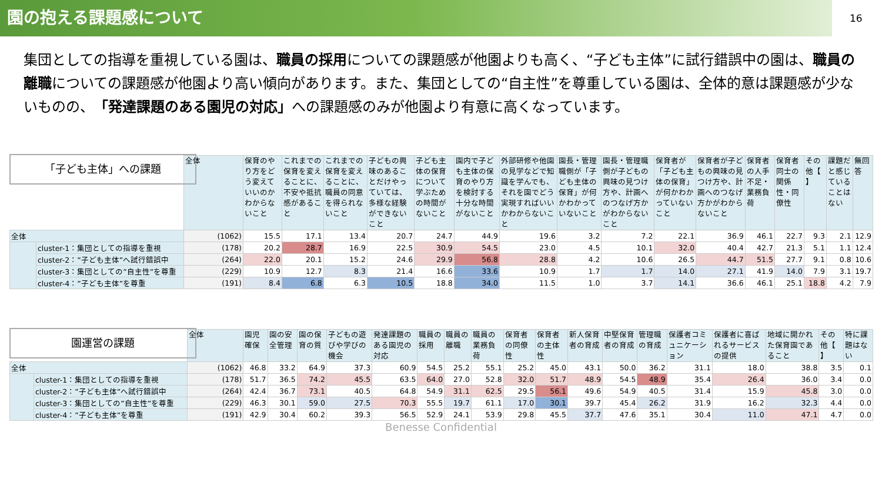園の抱える課題感について
16
集団としての指導を重視している園は、職員の採用についての課題感が他園よりも高く、“子ども主体”に試行錯誤中の園は、職員の離職についての課題感が他園より高い傾向があります。また、集団としての“自主性”を尊重している園は、全体的意は課題感が少ないものの、「発達課題のある園児の対応」への課題感のみが他園より有意に高くなっています。
「子ども主体」への課題
| | | 全体 | 保育のやり方をどう変えていいのかわからないこと | これまでの保育を変えることに、不安や抵抗感があること | これまでの保育を変えることに、職員の同意を得られないこと | 子どもの興味のあることだけやっていては、多様な経験ができないこと | 子ども主体の保育について学ぶための時間がないこと | 園内で子ども主体の保育のやり方を検討する十分な時間がないこと | 外部研修や他園の見学などで知識を学んでも、それを園でどう実現すればいいかわからないこと | 園長・管理職側が「子ども主体の保育」が何かわかっていないこと | 園長・管理職側が子どもの興味の見つけ方や、計画へのつなげ方かがわからないこと | 保育者が「子ども主体の保育」が何かわかっていないこと | 保育者が子どもの興味の見つけ方や、計画へのつなげ方かがわからないこと | 保育者の人手不足・業務負荷 | 保育者同士の関係性・同僚性 | その他【 】 | 課題だと感じていることはない | 無回答 |
| --- | --- | --- | --- | --- | --- | --- | --- | --- | --- | --- | --- | --- | --- | --- | --- | --- | --- | --- |
| 全体 | | (1062) | 15.5 | 17.1 | 13.4 | 20.7 | 24.7 | 44.9 | 19.6 | 3.2 | 7.2 | 22.1 | 36.9 | 46.1 | 22.7 | 9.3 | 2.1 | 12.9 |
| | cluster-1：集団としての指導を重視 | (178) | 20.2 | 28.7 | 16.9 | 22.5 | 30.9 | 54.5 | 23.0 | 4.5 | 10.1 | 32.0 | 40.4 | 42.7 | 21.3 | 5.1 | 1.1 | 12.4 |
| | cluster-2：”子ども主体”へ試行錯誤中 | (264) | 22.0 | 20.1 | 15.2 | 24.6 | 29.9 | 56.8 | 28.8 | 4.2 | 10.6 | 26.5 | 44.7 | 51.5 | 27.7 | 9.1 | 0.8 | 10.6 |
| | cluster-3：集団としての”自主性”を尊重 | (229) | 10.9 | 12.7 | 8.3 | 21.4 | 16.6 | 33.6 | 10.9 | 1.7 | 1.7 | 14.0 | 27.1 | 41.9 | 14.0 | 7.9 | 3.1 | 19.7 |
| | cluster-4：”子ども主体”を尊重 | (191) | 8.4 | 6.8 | 6.3 | 10.5 | 18.8 | 34.0 | 11.5 | 1.0 | 3.7 | 14.1 | 36.6 | 46.1 | 25.1 | 18.8 | 4.2 | 7.9 |
園運営の課題
| | | 全体 | 園児確保 | 園の安全管理 | 園の保育の質 | 子どもの遊びや学びの機会 | 発達課題のある園児の対応 | 職員の採用 | 職員の離職 | 職員の業務負荷 | 保育者の同僚性 | 保育者の主体性 | 新人保育者の育成 | 中堅保育者の育成 | 管理職の育成 | 保護者コミュニケーション | 保護者に喜ばれるサービスの提供 | 地域に開かれた保育園であること | その他【 】 | 特に課題はない |
| --- | --- | --- | --- | --- | --- | --- | --- | --- | --- | --- | --- | --- | --- | --- | --- | --- | --- | --- | --- | --- |
| 全体 | | (1062) | 46.8 | 33.2 | 64.9 | 37.3 | 60.9 | 54.5 | 25.2 | 55.1 | 25.2 | 45.0 | 43.1 | 50.0 | 36.2 | 31.1 | 18.0 | 38.8 | 3.5 | 0.1 |
| | cluster-1：集団としての指導を重視 | (178) | 51.7 | 36.5 | 74.2 | 45.5 | 63.5 | 64.0 | 27.0 | 52.8 | 32.0 | 51.7 | 48.9 | 54.5 | 48.9 | 35.4 | 26.4 | 36.0 | 3.4 | 0.0 |
| | cluster-2：”子ども主体”へ試行錯誤中 | (264) | 42.4 | 36.7 | 73.1 | 40.5 | 64.8 | 54.9 | 31.1 | 62.5 | 29.5 | 56.1 | 49.6 | 54.9 | 40.5 | 31.4 | 15.9 | 45.8 | 3.0 | 0.0 |
| | cluster-3：集団としての”自主性”を尊重 | (229) | 46.3 | 30.1 | 59.0 | 27.5 | 70.3 | 55.5 | 19.7 | 61.1 | 17.0 | 30.1 | 39.7 | 45.4 | 26.2 | 31.9 | 16.2 | 32.3 | 4.4 | 0.0 |
| | cluster-4：”子ども主体”を尊重 | (191) | 42.9 | 30.4 | 60.2 | 39.3 | 56.5 | 52.9 | 24.1 | 53.9 | 29.8 | 45.5 | 37.7 | 47.6 | 35.1 | 30.4 | 11.0 | 47.1 | 4.7 | 0.0 |
Benesse Confidential